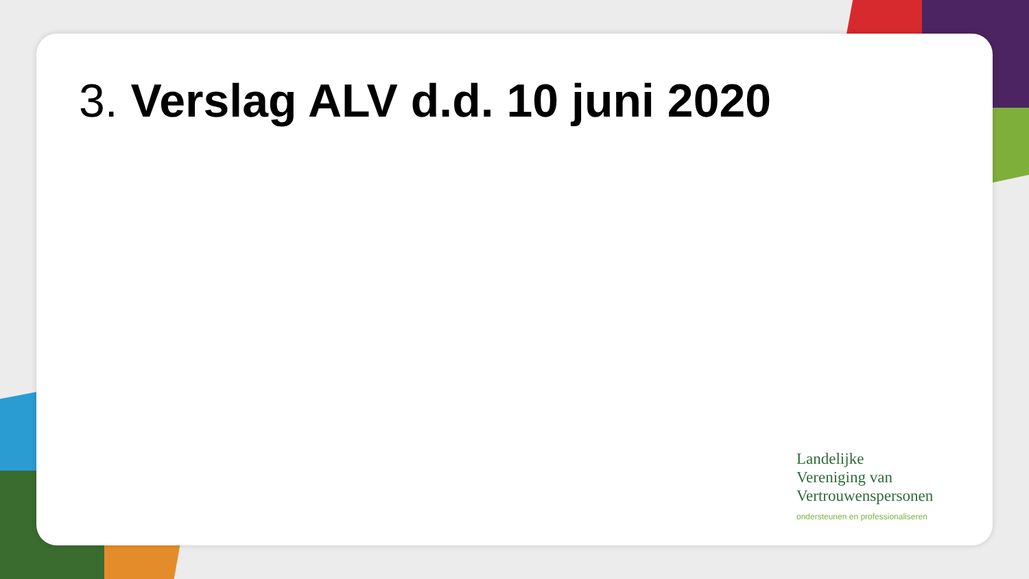3. Verslag ALV d.d. 10 juni 2020
Landelijke
Vereniging van
Vertrouwenspersonen
ondersteunen en professionaliseren